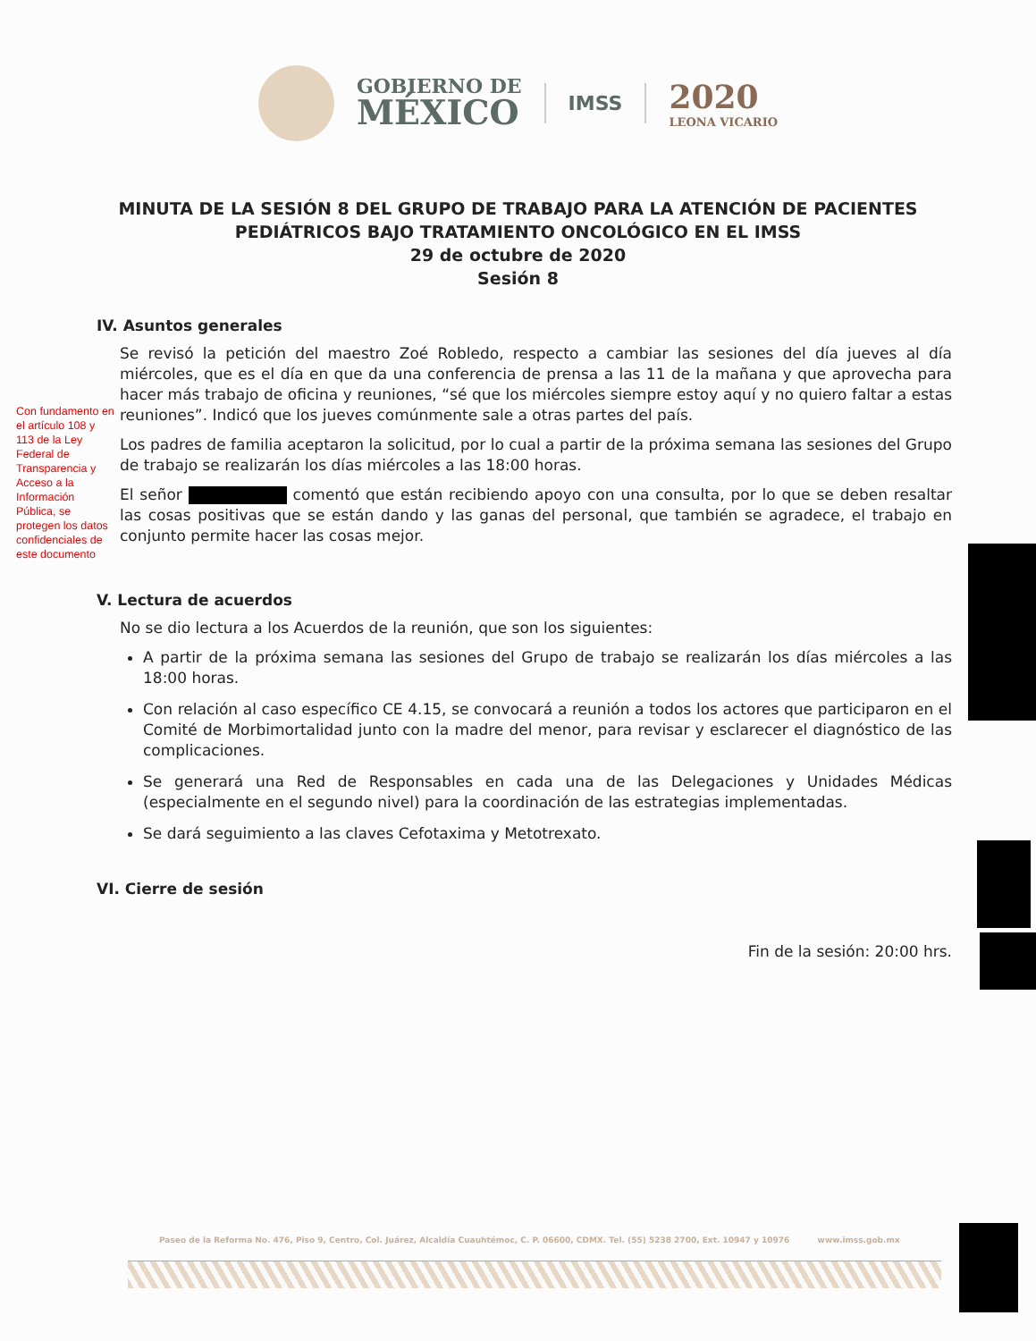GOBIERNO DE
MÉXICO
IMSS
2020
LEONA VICARIO
MINUTA DE LA SESIÓN 8 DEL GRUPO DE TRABAJO PARA LA ATENCIÓN DE PACIENTES PEDIÁTRICOS BAJO TRATAMIENTO ONCOLÓGICO EN EL IMSS
29 de octubre de 2020
Sesión 8
IV. Asuntos generales
Se revisó la petición del maestro Zoé Robledo, respecto a cambiar las sesiones del día jueves al día miércoles, que es el día en que da una conferencia de prensa a las 11 de la mañana y que aprovecha para hacer más trabajo de oficina y reuniones, “sé que los miércoles siempre estoy aquí y no quiero faltar a estas reuniones”. Indicó que los jueves comúnmente sale a otras partes del país.
Los padres de familia aceptaron la solicitud, por lo cual a partir de la próxima semana las sesiones del Grupo de trabajo se realizarán los días miércoles a las 18:00 horas.
El señor comentó que están recibiendo apoyo con una consulta, por lo que se deben resaltar las cosas positivas que se están dando y las ganas del personal, que también se agradece, el trabajo en conjunto permite hacer las cosas mejor.
Con fundamento en el artículo 108 y 113 de la Ley Federal de Transparencia y Acceso a la Información Pública, se protegen los datos confidenciales de este documento
V. Lectura de acuerdos
No se dio lectura a los Acuerdos de la reunión, que son los siguientes:
A partir de la próxima semana las sesiones del Grupo de trabajo se realizarán los días miércoles a las 18:00 horas.
Con relación al caso específico CE 4.15, se convocará a reunión a todos los actores que participaron en el Comité de Morbimortalidad junto con la madre del menor, para revisar y esclarecer el diagnóstico de las complicaciones.
Se generará una Red de Responsables en cada una de las Delegaciones y Unidades Médicas (especialmente en el segundo nivel) para la coordinación de las estrategias implementadas.
Se dará seguimiento a las claves Cefotaxima y Metotrexato.
VI. Cierre de sesión
Fin de la sesión: 20:00 hrs.
Paseo de la Reforma No. 476, Piso 9, Centro, Col. Juárez, Alcaldía Cuauhtémoc, C. P. 06600, CDMX. Tel. (55) 5238 2700, Ext. 10947 y 10976 www.imss.gob.mx